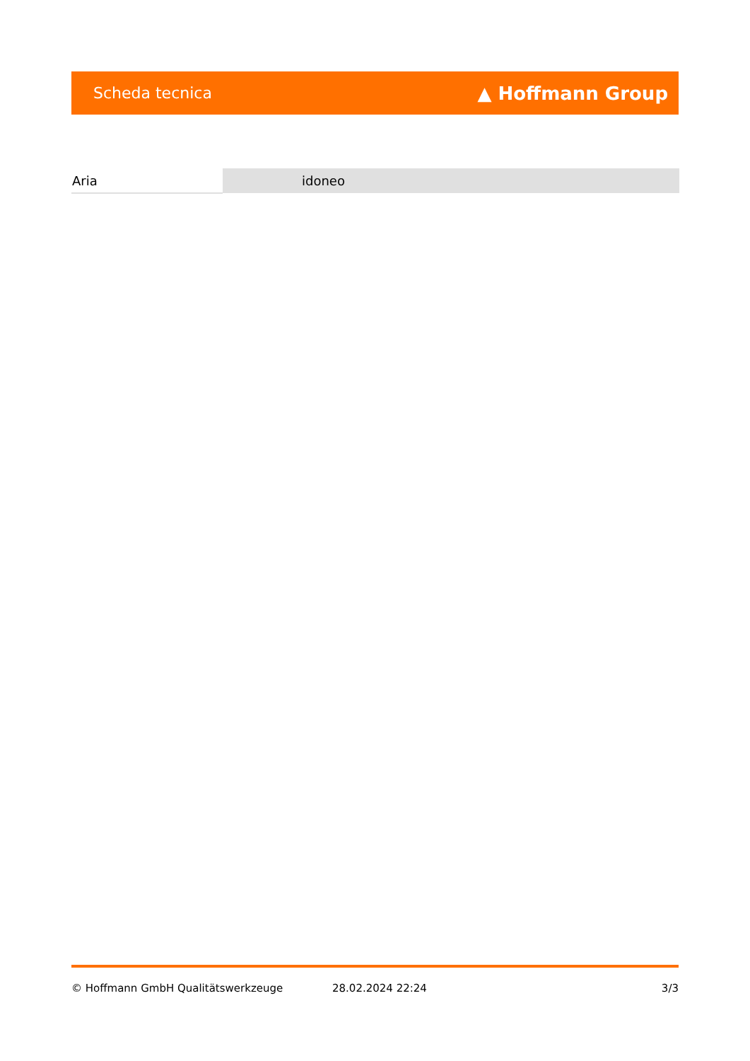Scheda tecnica ▲ Hoffmann Group
| Aria | idoneo |
© Hoffmann GmbH Qualitätswerkzeuge 28.02.2024 22:24 3/3